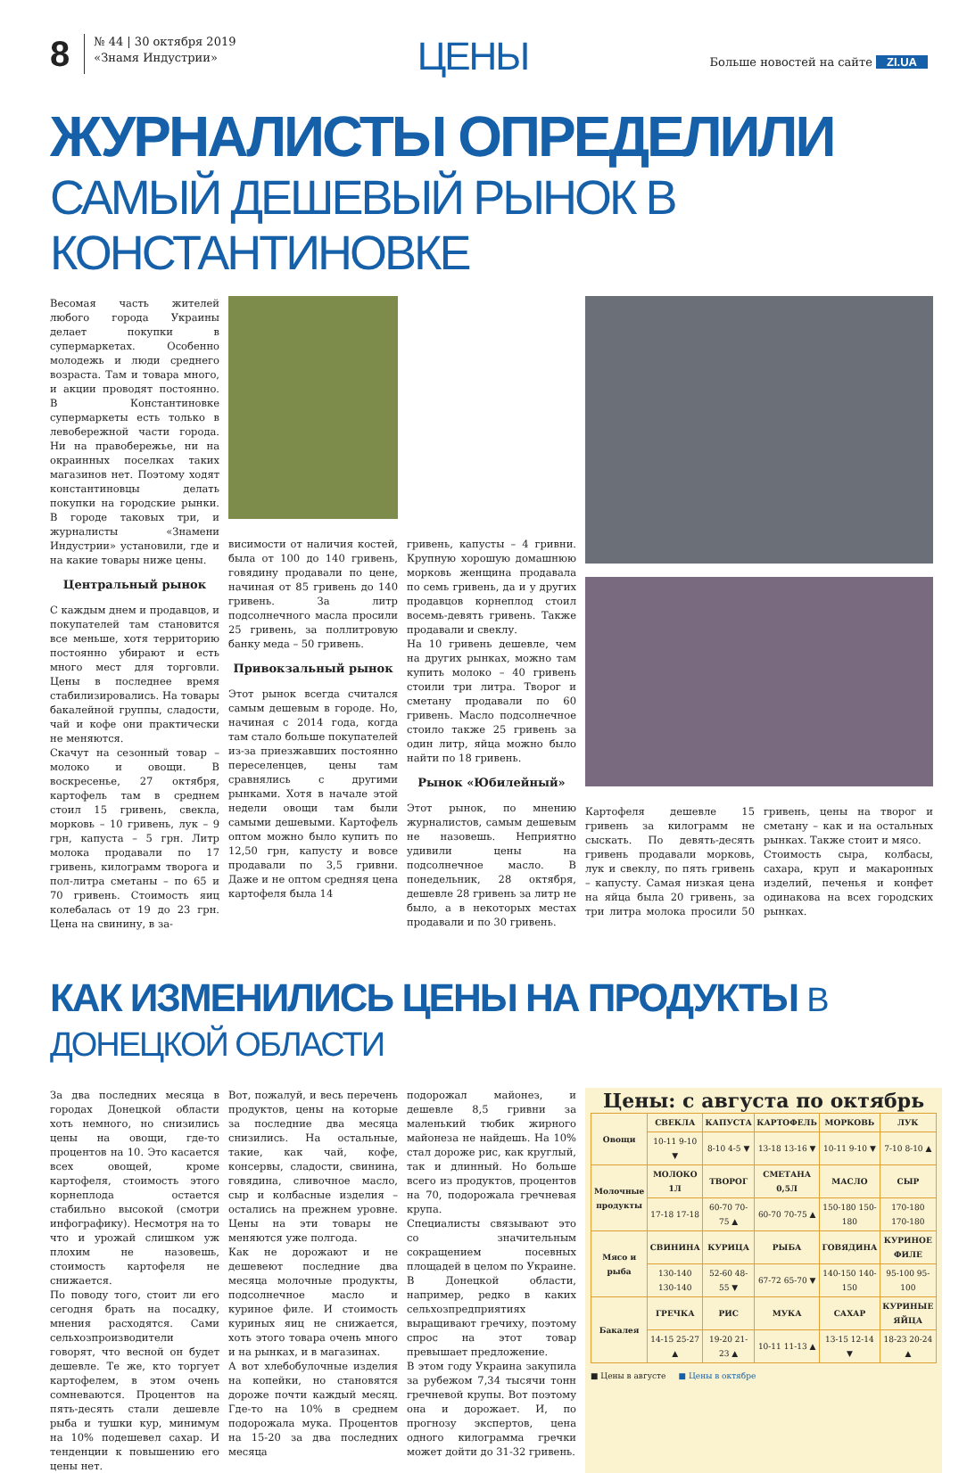8
№ 44 | 30 октября 2019
«Знамя Индустрии»
ЦЕНЫ
Больше новостей на сайте ZI.UA
ЖУРНАЛИСТЫ ОПРЕДЕЛИЛИ
САМЫЙ ДЕШЕВЫЙ РЫНОК В КОНСТАНТИНОВКЕ
Весомая часть жителей любого города Украины делает покупки в супермаркетах. Особенно молодежь и люди среднего возраста. Там и товара много, и акции проводят постоянно. В Константиновке супермаркеты есть только в левобережной части города. Ни на правобережье, ни на окраинных поселках таких магазинов нет. Поэтому ходят константиновцы делать покупки на городские рынки. В городе таковых три, и журналисты «Знамени Индустрии» установили, где и на какие товары ниже цены.
Центральный рынок
С каждым днем и продавцов, и покупателей там становится все меньше, хотя территорию постоянно убирают и есть много мест для торговли. Цены в последнее время стабилизировались. На товары бакалейной группы, сладости, чай и кофе они практически не меняются.
Скачут на сезонный товар – молоко и овощи. В воскресенье, 27 октября, картофель там в среднем стоил 15 гривень, свекла, морковь – 10 гривень, лук – 9 грн, капуста – 5 грн. Литр молока продавали по 17 гривень, килограмм творога и пол-литра сметаны – по 65 и 70 гривень. Стоимость яиц колебалась от 19 до 23 грн. Цена на свинину, в за-
висимости от наличия костей, была от 100 до 140 гривень, говядину продавали по цене, начиная от 85 гривень до 140 гривень. За литр подсолнечного масла просили 25 гривень, за поллитровую банку меда – 50 гривень.
Привокзальный рынок
Этот рынок всегда считался самым дешевым в городе. Но, начиная с 2014 года, когда там стало больше покупателей из-за приезжавших постоянно переселенцев, цены там сравнялись с другими рынками. Хотя в начале этой недели овощи там были самыми дешевыми. Картофель оптом можно было купить по 12,50 грн, капусту и вовсе продавали по 3,5 гривни. Даже и не оптом средняя цена картофеля была 14
гривень, капусты – 4 гривни. Крупную хорошую домашнюю морковь женщина продавала по семь гривень, да и у других продавцов корнеплод стоил восемь-девять гривень. Также продавали и свеклу.
На 10 гривень дешевле, чем на других рынках, можно там купить молоко – 40 гривень стоили три литра. Творог и сметану продавали по 60 гривень. Масло подсолнечное стоило также 25 гривень за один литр, яйца можно было найти по 18 гривень.
Рынок «Юбилейный»
Этот рынок, по мнению журналистов, самым дешевым не назовешь. Неприятно удивили цены на подсолнечное масло. В понедельник, 28 октября, дешевле 28 гривень за литр не было, а в некоторых местах продавали и по 30 гривень.
Картофеля дешевле 15 гривень за килограмм не сыскать. По девять-десять гривень продавали морковь, лук и свеклу, по пять гривень – капусту. Самая низкая цена на яйца была 20 гривень, за три литра молока просили 50 гривень, цены на творог и сметану – как и на остальных рынках. Также стоит и мясо.
Стоимость сыра, колбасы, сахара, круп и макаронных изделий, печенья и конфет одинакова на всех городских рынках.
КАК ИЗМЕНИЛИСЬ ЦЕНЫ НА ПРОДУКТЫ В ДОНЕЦКОЙ ОБЛАСТИ
За два последних месяца в городах Донецкой области хоть немного, но снизились цены на овощи, где-то процентов на 10. Это касается всех овощей, кроме картофеля, стоимость этого корнеплода остается стабильно высокой (смотри инфографику). Несмотря на то что и урожай слишком уж плохим не назовешь, стоимость картофеля не снижается.
По поводу того, стоит ли его сегодня брать на посадку, мнения расходятся. Сами сельхозпроизводители говорят, что весной он будет дешевле. Те же, кто торгует картофелем, в этом очень сомневаются. Процентов на пять-десять стали дешевле рыба и тушки кур, минимум на 10% подешевел сахар. И тенденции к повышению его цены нет.
Вот, пожалуй, и весь перечень продуктов, цены на которые за последние два месяца снизились. На остальные, такие, как чай, кофе, консервы, сладости, свинина, говядина, сливочное масло, сыр и колбасные изделия – остались на прежнем уровне. Цены на эти товары не меняются уже полгода.
Как не дорожают и не дешевеют последние два месяца молочные продукты, подсолнечное масло и куриное филе. И стоимость куриных яиц не снижается, хоть этого товара очень много и на рынках, и в магазинах.
А вот хлебобулочные изделия на копейки, но становятся дороже почти каждый месяц. Где-то на 10% в среднем подорожала мука. Процентов на 15-20 за два последних месяца
подорожал майонез, и дешевле 8,5 гривни за маленький тюбик жирного майонеза не найдешь. На 10% стал дороже рис, как круглый, так и длинный. Но больше всего из продуктов, процентов на 70, подорожала гречневая крупа.
Специалисты связывают это со значительным сокращением посевных площадей в целом по Украине. В Донецкой области, например, редко в каких сельхозпредприятиях выращивают гречиху, поэтому спрос на этот товар превышает предложение.
В этом году Украина закупила за рубежом 7,34 тысячи тонн гречневой крупы. Вот поэтому она и дорожает. И, по прогнозу экспертов, цена одного килограмма гречки может дойти до 31-32 гривень.
Цены: с августа по октябрь
| Овощи | СВЕКЛА | КАПУСТА | КАРТОФЕЛЬ | МОРКОВЬ | ЛУК |
| --- | --- | --- | --- | --- | --- |
| | 10-11 9-10 ▼ | 8-10 4-5 ▼ | 13-18 13-16 ▼ | 10-11 9-10 ▼ | 7-10 8-10 ▲ |
| Молочные продукты | МОЛОКО 1Л | ТВОРОГ | СМЕТАНА 0,5Л | МАСЛО | СЫР |
| | 17-18 17-18 | 60-70 70-75 ▲ | 60-70 70-75 ▲ | 150-180 150-180 | 170-180 170-180 |
| Мясо и рыба | СВИНИНА | КУРИЦА | РЫБА | ГОВЯДИНА | КУРИНОЕ ФИЛЕ |
| | 130-140 130-140 | 52-60 48-55 ▼ | 67-72 65-70 ▼ | 140-150 140-150 | 95-100 95-100 |
| Бакалея | ГРЕЧКА | РИС | МУКА | САХАР | КУРИНЫЕ ЯЙЦА |
| | 14-15 25-27 ▲ | 19-20 21-23 ▲ | 10-11 11-13 ▲ | 13-15 12-14 ▼ | 18-23 20-24 ▲ |
■ Цены в августе ■ Цены в октябре